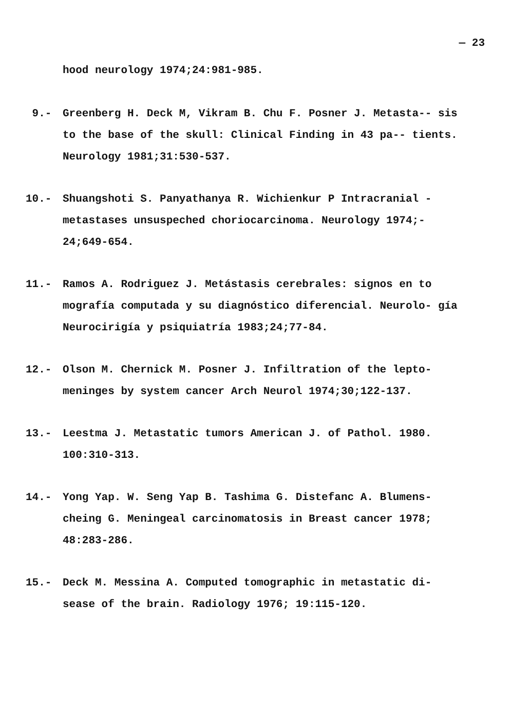— 23
hood neurology 1974;24:981-985.
9.- Greenberg H. Deck M, Vikram B. Chu F. Posner J. Metasta-- sis to the base of the skull: Clinical Finding in 43 pa-- tients. Neurology 1981;31:530-537.
10.- Shuangshoti S. Panyathanya R. Wichienkur P Intracranial - metastases unsuspeched choriocarcinoma. Neurology 1974;- 24;649-654.
11.- Ramos A. Rodriguez J. Metástasis cerebrales: signos en to mografía computada y su diagnóstico diferencial. Neurolo- gía Neurocirigía y psiquiatría 1983;24;77-84.
12.- Olson M. Chernick M. Posner J. Infiltration of the lepto- meninges by system cancer Arch Neurol 1974;30;122-137.
13.- Leestma J. Metastatic tumors American J. of Pathol. 1980. 100:310-313.
14.- Yong Yap. W. Seng Yap B. Tashima G. Distefanc A. Blumens- cheing G. Meningeal carcinomatosis in Breast cancer 1978; 48:283-286.
15.- Deck M. Messina A. Computed tomographic in metastatic di- sease of the brain. Radiology 1976; 19:115-120.